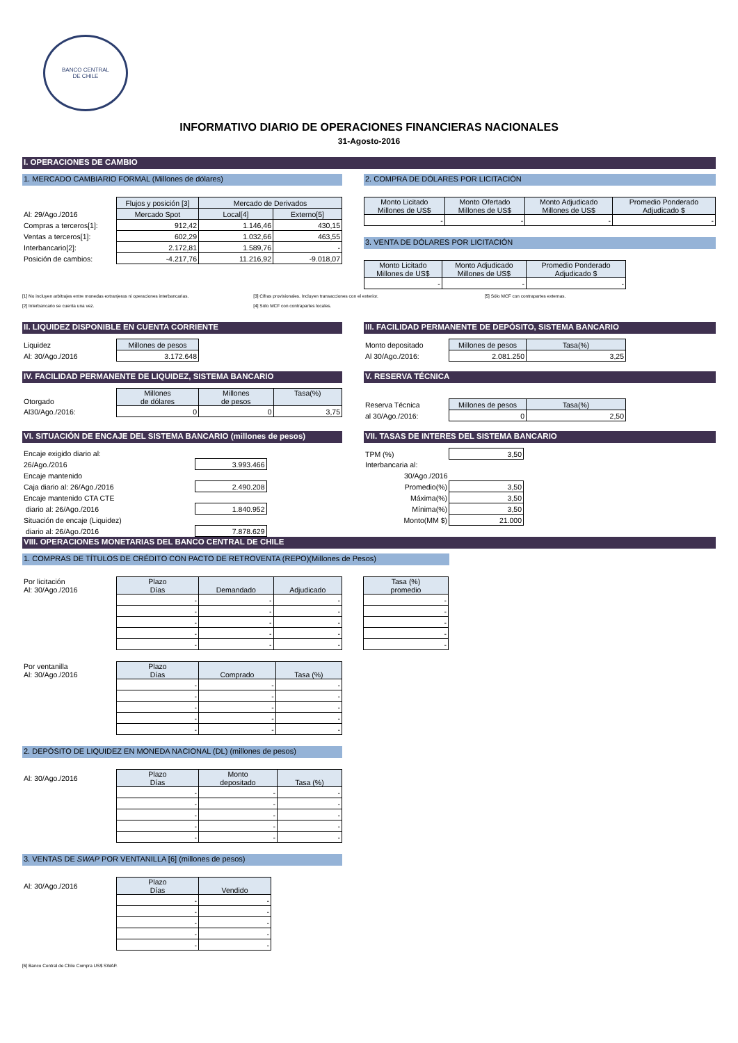BANCO CENTRAL
DE CHILE
INFORMATIVO DIARIO DE OPERACIONES FINANCIERAS NACIONALES
31-Agosto-2016
I. OPERACIONES DE CAMBIO
1. MERCADO CAMBIARIO FORMAL (Millones de dólares)
| | Flujos y posición [3] | Mercado de Derivados | |
| Al: 29/Ago./2016 | Mercado Spot | Local[4] | Externo[5] |
| Compras a terceros[1]: | 912,42 | 1.146,46 | 430,15 |
| Ventas a terceros[1]: | 602,29 | 1.032,66 | 463,55 |
| Interbancario[2]: | 2.172,81 | 1.589,76 | - |
| Posición de cambios: | -4.217,76 | 11.216,92 | -9.018,07 |
2. COMPRA DE DÓLARES POR LICITACIÓN
| Monto Licitado Millones de US$ | Monto Ofertado Millones de US$ | Monto Adjudicado Millones de US$ | Promedio Ponderado Adjudicado $ |
| --- | --- | --- | --- |
| - | - | - | - |
3. VENTA DE DÓLARES POR LICITACIÓN
| Monto Licitado Millones de US$ | Monto Adjudicado Millones de US$ | Promedio Ponderado Adjudicado $ |
| --- | --- | --- |
| - | - | - |
[1] No incluyen arbitrajes entre monedas extranjeras ni operaciones interbancarias.
[2] Interbancario se cuenta una vez.
[3] Cifras provisionales. Incluyen transacciones con el exterior.
[4] Sólo MCF con contrapartes locales.
[5] Sólo MCF con contrapartes externas.
II. LIQUIDEZ DISPONIBLE EN CUENTA CORRIENTE
| Liquidez | Millones de pesos |
| Al: 30/Ago./2016 | 3.172.648 |
III. FACILIDAD PERMANENTE DE DEPÓSITO, SISTEMA BANCARIO
| Monto depositado | Millones de pesos | Tasa(%) |
| Al 30/Ago./2016: | 2.081.250 | 3,25 |
IV. FACILIDAD PERMANENTE DE LIQUIDEZ, SISTEMA BANCARIO
| Otorgado | Millones de dólares | Millones de pesos | Tasa(%) |
| Al30/Ago./2016: | 0 | 0 | 3,75 |
V. RESERVA TÉCNICA
| Reserva Técnica | Millones de pesos | Tasa(%) |
| al 30/Ago./2016: | 0 | 2,50 |
VI. SITUACIÓN DE ENCAJE DEL SISTEMA BANCARIO (millones de pesos)
| Encaje exigido diario al: | |
| 26/Ago./2016 | 3.993.466 |
| Encaje mantenido | |
| Caja diario al: 26/Ago./2016 | 2.490.208 |
| Encaje mantenido CTA CTE | |
| diario al: 26/Ago./2016 | 1.840.952 |
| Situación de encaje (Liquidez) | |
| diario al: 26/Ago./2016 | 7.878.629 |
VII. TASAS DE INTERES DEL SISTEMA BANCARIO
| TPM (%) | 3,50 |
| Interbancaria al: | |
| 30/Ago./2016 | |
| Promedio(%) | 3,50 |
| Máxima(%) | 3,50 |
| Mínima(%) | 3,50 |
| Monto(MM $) | 21.000 |
VIII. OPERACIONES MONETARIAS DEL BANCO CENTRAL DE CHILE
1. COMPRAS DE TÍTULOS DE CRÉDITO CON PACTO DE RETROVENTA (REPO)(Millones de Pesos)
| Por licitación Al: 30/Ago./2016 | Plazo Días | Demandado | Adjudicado |
| | - | - | - |
| | - | - | - |
| | - | - | - |
| | - | - | - |
| | - | - | - |
| Tasa (%) promedio |
| --- |
| - |
| - |
| - |
| - |
| - |
| Por ventanilla Al: 30/Ago./2016 | Plazo Días | Comprado | Tasa (%) |
| | - | - | - |
| | - | - | - |
| | - | - | - |
| | - | - | - |
| | - | - | - |
2. DEPÓSITO DE LIQUIDEZ EN MONEDA NACIONAL (DL) (millones de pesos)
| Al: 30/Ago./2016 | Plazo Días | Monto depositado | Tasa (%) |
| | - | - | - |
| | - | - | - |
| | - | - | - |
| | - | - | - |
| | - | - | - |
3. VENTAS DE SWAP POR VENTANILLA [6] (millones de pesos)
| Al: 30/Ago./2016 | Plazo Días | Vendido |
| | - | - |
| | - | - |
| | - | - |
| | - | - |
| | - | - |
[6] Banco Central de Chile Compra US$ SWAP.